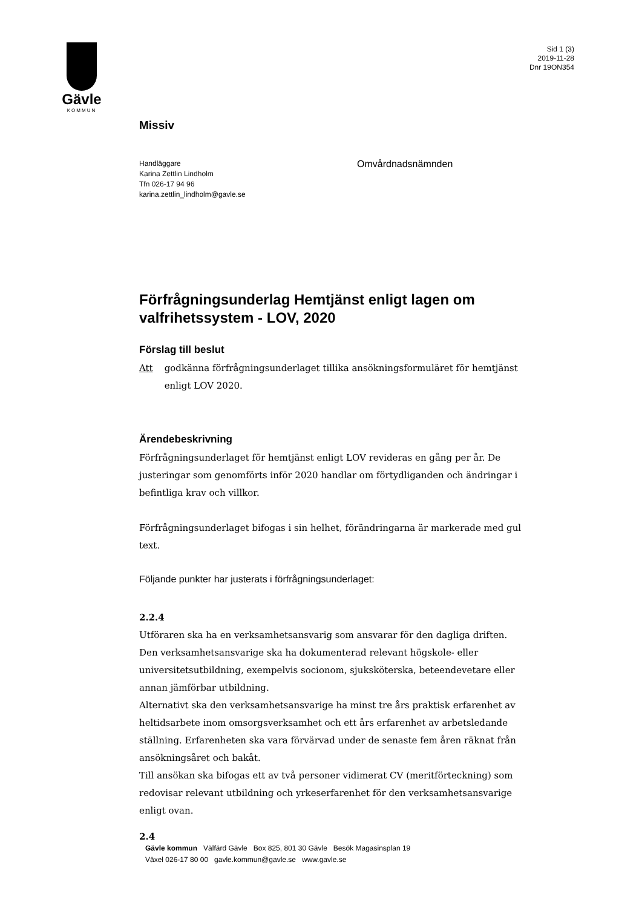Gävle
KOMMUN
Sid 1 (3)
2019-11-28
Dnr 19ON354
Missiv
Handläggare
Karina Zettlin Lindholm
Tfn 026-17 94 96
karina.zettlin_lindholm@gavle.se
Omvårdnadsnämnden
Förfrågningsunderlag Hemtjänst enligt lagen om valfrihetssystem - LOV, 2020
Förslag till beslut
Att godkänna förfrågningsunderlaget tillika ansökningsformuläret för hemtjänst enligt LOV 2020.
Ärendebeskrivning
Förfrågningsunderlaget för hemtjänst enligt LOV revideras en gång per år. De justeringar som genomförts inför 2020 handlar om förtydliganden och ändringar i befintliga krav och villkor.
Förfrågningsunderlaget bifogas i sin helhet, förändringarna är markerade med gul text.
Följande punkter har justerats i förfrågningsunderlaget:
2.2.4
Utföraren ska ha en verksamhetsansvarig som ansvarar för den dagliga driften. Den verksamhetsansvarige ska ha dokumenterad relevant högskole- eller universitetsutbildning, exempelvis socionom, sjuksköterska, beteendevetare eller annan jämförbar utbildning.
Alternativt ska den verksamhetsansvarige ha minst tre års praktisk erfarenhet av heltidsarbete inom omsorgsverksamhet och ett års erfarenhet av arbetsledande ställning. Erfarenheten ska vara förvärvad under de senaste fem åren räknat från ansökningsåret och bakåt.
Till ansökan ska bifogas ett av två personer vidimerat CV (meritförteckning) som redovisar relevant utbildning och yrkeserfarenhet för den verksamhetsansvarige enligt ovan.
2.4
Gävle kommun Välfärd Gävle Box 825, 801 30 Gävle Besök Magasinsplan 19
Växel 026-17 80 00 gavle.kommun@gavle.se www.gavle.se